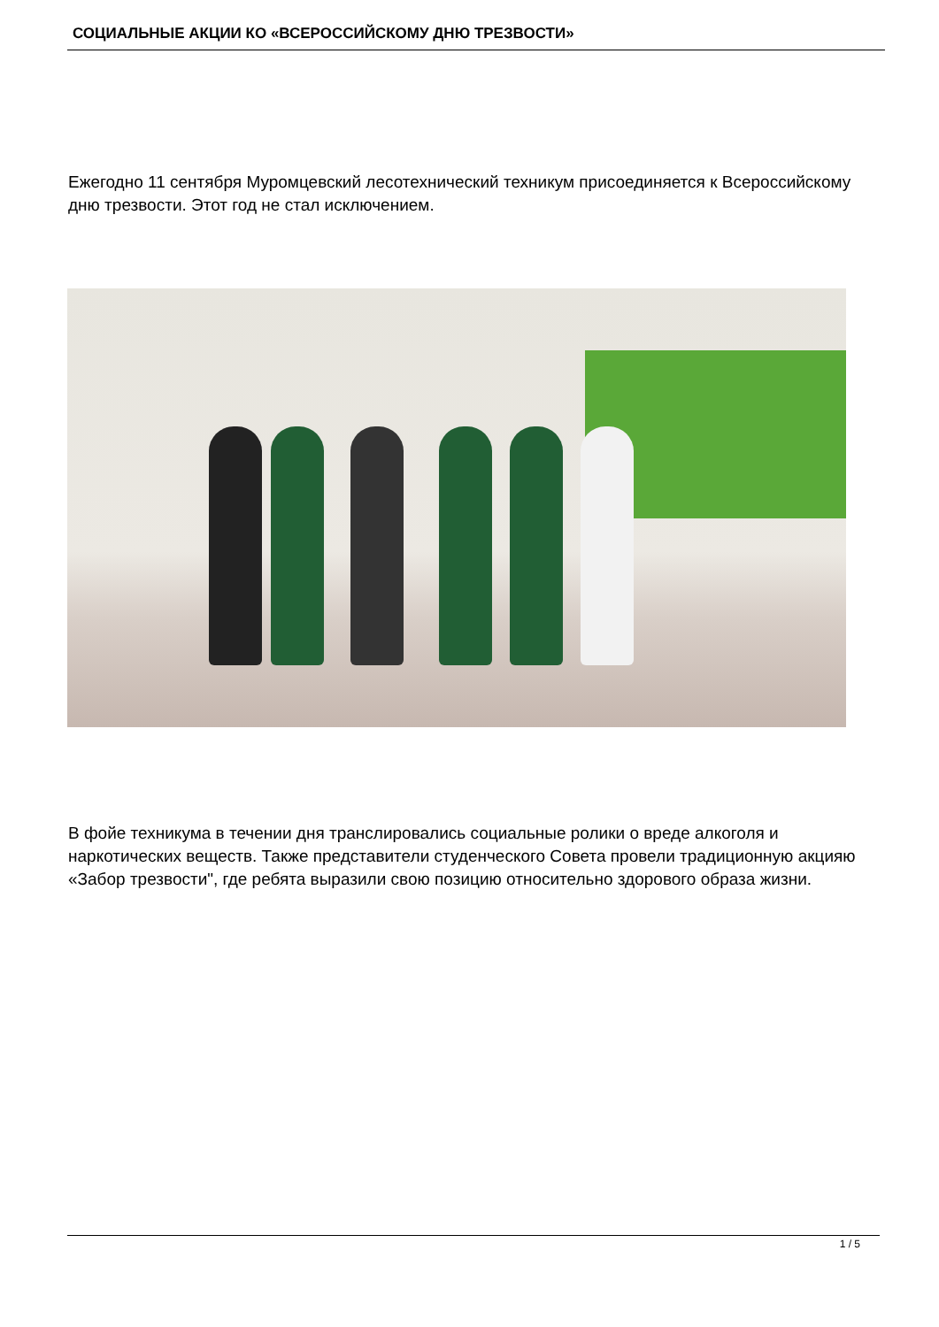СОЦИАЛЬНЫЕ АКЦИИ КО «ВСЕРОССИЙСКОМУ ДНЮ ТРЕЗВОСТИ»
Ежегодно 11 сентября Муромцевский лесотехнический техникум присоединяется к Всероссийскому дню трезвости. Этот год не стал исключением.
В фойе техникума в течении дня транслировались социальные ролики о вреде алкоголя и наркотических веществ. Также представители студенческого Совета провели традиционную акцияю «Забор трезвости", где ребята выразили свою позицию относительно здорового образа жизни.
1 / 5